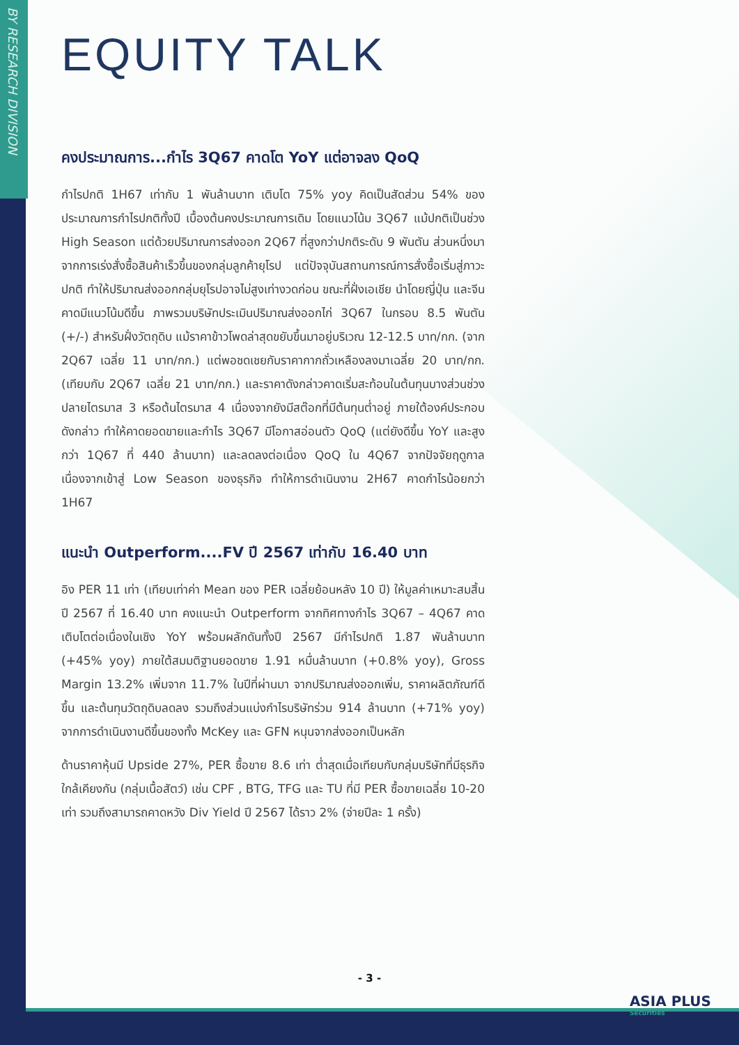BY RESEARCH DIVISION
EQUITY TALK
คงประมาณการ...กำไร 3Q67 คาดโต YoY แต่อาจลง QoQ
กำไรปกติ 1H67 เท่ากับ 1 พันล้านบาท เติบโต 75% yoy คิดเป็นสัดส่วน 54% ของประมาณการกำไรปกติทั้งปี เบื้องต้นคงประมาณการเดิม โดยแนวโน้ม 3Q67 แม้ปกติเป็นช่วง High Season แต่ด้วยปริมาณการส่งออก 2Q67 ที่สูงกว่าปกติระดับ 9 พันตัน ส่วนหนึ่งมาจากการเร่งสั่งซื้อสินค้าเร็วขึ้นของกลุ่มลูกค้ายุโรป แต่ปัจจุบันสถานการณ์การสั่งซื้อเริ่มสู่ภาวะปกติ ทำให้ปริมาณส่งออกกลุ่มยุโรปอาจไม่สูงเท่างวดก่อน ขณะที่ฝั่งเอเชีย นำโดยญี่ปุ่น และจีนคาดมีแนวโน้มดีขึ้น ภาพรวมบริษัทประเมินปริมาณส่งออกไก่ 3Q67 ในกรอบ 8.5 พันตัน (+/-) สำหรับฝั่งวัตถุดิบ แม้ราคาข้าวโพดล่าสุดขยับขึ้นมาอยู่บริเวณ 12-12.5 บาท/กก. (จาก 2Q67 เฉลี่ย 11 บาท/กก.) แต่พอชดเชยกับราคากากถั่วเหลืองลงมาเฉลี่ย 20 บาท/กก. (เทียบกับ 2Q67 เฉลี่ย 21 บาท/กก.) และราคาดังกล่าวคาดเริ่มสะท้อนในต้นทุนบางส่วนช่วงปลายไตรมาส 3 หรือต้นไตรมาส 4 เนื่องจากยังมีสต๊อกที่มีต้นทุนต่ำอยู่ ภายใต้องค์ประกอบดังกล่าว ทำให้คาดยอดขายและกำไร 3Q67 มีโอกาสอ่อนตัว QoQ (แต่ยังดีขึ้น YoY และสูงกว่า 1Q67 ที่ 440 ล้านบาท) และลดลงต่อเนื่อง QoQ ใน 4Q67 จากปัจจัยฤดูกาล เนื่องจากเข้าสู่ Low Season ของธุรกิจ ทำให้การดำเนินงาน 2H67 คาดกำไรน้อยกว่า 1H67
แนะนำ Outperform....FV ปี 2567 เท่ากับ 16.40 บาท
อิง PER 11 เท่า (เทียบเท่าค่า Mean ของ PER เฉลี่ยย้อนหลัง 10 ปี) ให้มูลค่าเหมาะสมสิ้นปี 2567 ที่ 16.40 บาท คงแนะนำ Outperform จากทิศทางกำไร 3Q67 – 4Q67 คาดเติบโตต่อเนื่องในเชิง YoY พร้อมผลักดันทั้งปี 2567 มีกำไรปกติ 1.87 พันล้านบาท (+45% yoy) ภายใต้สมมติฐานยอดขาย 1.91 หมื่นล้านบาท (+0.8% yoy), Gross Margin 13.2% เพิ่มจาก 11.7% ในปีที่ผ่านมา จากปริมาณส่งออกเพิ่ม, ราคาผลิตภัณฑ์ดีขึ้น และต้นทุนวัตถุดิบลดลง รวมถึงส่วนแบ่งกำไรบริษัทร่วม 914 ล้านบาท (+71% yoy) จากการดำเนินงานดีขึ้นของทั้ง McKey และ GFN หนุนจากส่งออกเป็นหลัก
ด้านราคาหุ้นมี Upside 27%, PER ซื้อขาย 8.6 เท่า ต่ำสุดเมื่อเทียบกับกลุ่มบริษัทที่มีธุรกิจใกล้เคียงกัน (กลุ่มเนื้อสัตว์) เช่น CPF , BTG, TFG และ TU ที่มี PER ซื้อขายเฉลี่ย 10-20 เท่า รวมถึงสามารถคาดหวัง Div Yield ปี 2567 ได้ราว 2% (จ่ายปีละ 1 ครั้ง)
- 3 -
ASIA PLUS
Securities